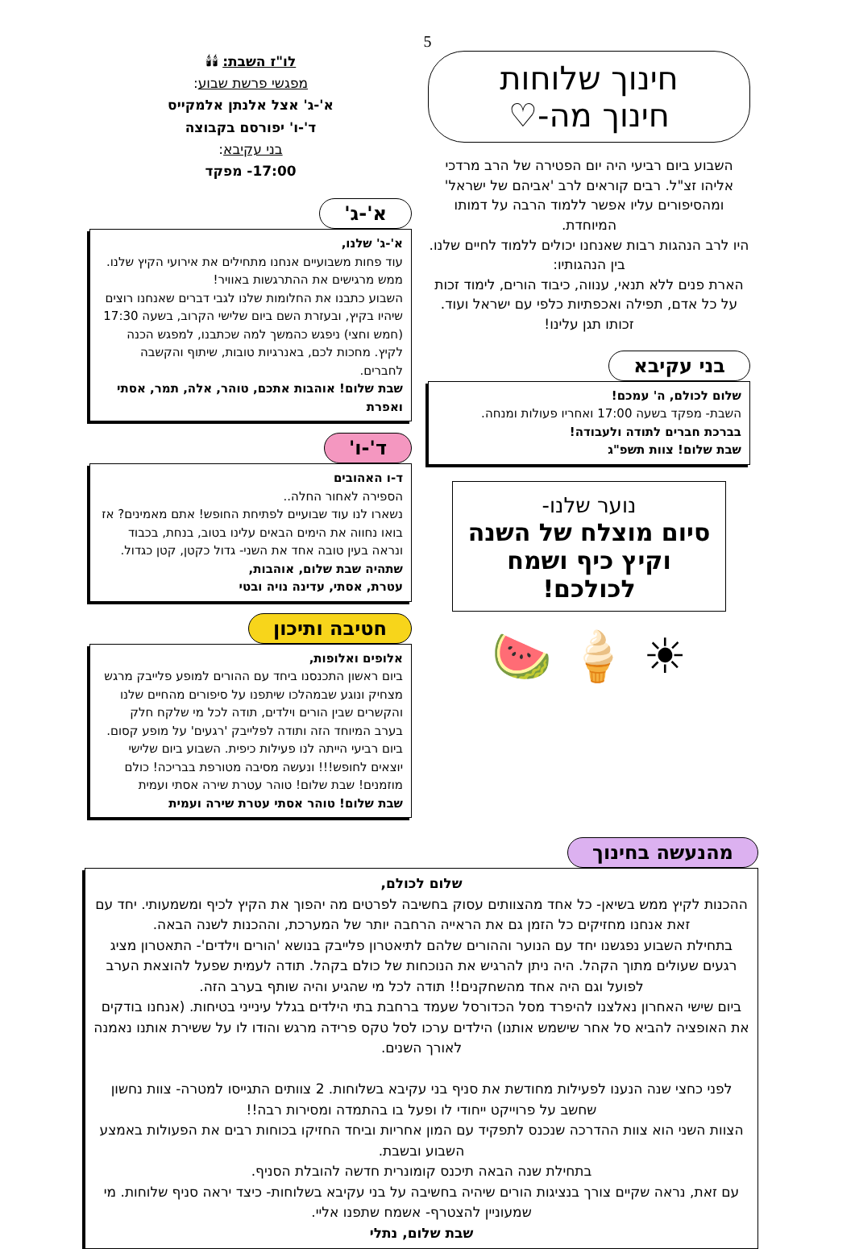5
חינוך שלוחות
חינוך מה-♡
השבוע ביום רביעי היה יום הפטירה של הרב מרדכי אליהו זצ"ל. רבים קוראים לרב 'אביהם של ישראל' ומהסיפורים עליו אפשר ללמוד הרבה על דמותו המיוחדת.
היו לרב הנהגות רבות שאנחנו יכולים ללמוד לחיים שלנו. בין הנהגותיו:
הארת פנים ללא תנאי, ענווה, כיבוד הורים, לימוד זכות על כל אדם, תפילה ואכפתיות כלפי עם ישראל ועוד.
זכותו תגן עלינו!
בני עקיבא
שלום לכולם, ה' עמכם!
השבת- מפקד בשעה 17:00 ואחריו פעולות ומנחה.
בברכת חברים לתודה ולעבודה!
שבת שלום! צוות תשפ"ג
נוער שלנו-
סיום מוצלח של השנה
וקיץ כיף ושמח לכולכם!
☀ 🍦 🍉
לו"ז השבת: 🕯🕯
מפגשי פרשת שבוע:
א'-ג' אצל אלנתן אלמקייס
ד'-ו' יפורסם בקבוצה
בני עקיבא:
17:00- מפקד
א'-ג'
א'-ג' שלנו,
עוד פחות משבועיים אנחנו מתחילים את אירועי הקיץ שלנו. ממש מרגישים את ההתרגשות באוויר!
השבוע כתבנו את החלומות שלנו לגבי דברים שאנחנו רוצים שיהיו בקיץ, ובעזרת השם ביום שלישי הקרוב, בשעה 17:30 (חמש וחצי) ניפגש כהמשך למה שכתבנו, למפגש הכנה לקיץ. מחכות לכם, באנרגיות טובות, שיתוף והקשבה לחברים.
שבת שלום! אוהבות אתכם, טוהר, אלה, תמר, אסתי ואפרת
ד'-ו'
ד-ו האהובים
הספירה לאחור החלה..
נשארו לנו עוד שבועיים לפתיחת החופש! אתם מאמינים? אז בואו נחווה את הימים הבאים עלינו בטוב, בנחת, בכבוד ונראה בעין טובה אחד את השני- גדול כקטן, קטן כגדול.
שתהיה שבת שלום, אוהבות,
עטרת, אסתי, עדינה נויה ובטי
חטיבה ותיכון
אלופים ואלופות,
ביום ראשון התכנסנו ביחד עם ההורים למופע פלייבק מרגש מצחיק ונוגע שבמהלכו שיתפנו על סיפורים מהחיים שלנו והקשרים שבין הורים וילדים, תודה לכל מי שלקח חלק בערב המיוחד הזה ותודה לפלייבק 'רגעים' על מופע קסום. ביום רביעי הייתה לנו פעילות כיפית. השבוע ביום שלישי יוצאים לחופש!!! ונעשה מסיבה מטורפת בבריכה! כולם מוזמנים! שבת שלום! טוהר עטרת שירה אסתי ועמית
שבת שלום! טוהר אסתי עטרת שירה ועמית
מהנעשה בחינוך
שלום לכולם,
ההכנות לקיץ ממש בשיאן- כל אחד מהצוותים עסוק בחשיבה לפרטים מה יהפוך את הקיץ לכיף ומשמעותי. יחד עם זאת אנחנו מחזיקים כל הזמן גם את הראייה הרחבה יותר של המערכת, וההכנות לשנה הבאה.
בתחילת השבוע נפגשנו יחד עם הנוער וההורים שלהם לתיאטרון פלייבק בנושא 'הורים וילדים'- התאטרון מציג רגעים שעולים מתוך הקהל. היה ניתן להרגיש את הנוכחות של כולם בקהל. תודה לעמית שפעל להוצאת הערב לפועל וגם היה אחד מהשחקנים!! תודה לכל מי שהגיע והיה שותף בערב הזה.
ביום שישי האחרון נאלצנו להיפרד מסל הכדורסל שעמד ברחבת בתי הילדים בגלל עינייני בטיחות. (אנחנו בודקים את האופציה להביא סל אחר שישמש אותנו) הילדים ערכו לסל טקס פרידה מרגש והודו לו על ששירת אותנו נאמנה לאורך השנים.
לפני כחצי שנה הנענו לפעילות מחודשת את סניף בני עקיבא בשלוחות. 2 צוותים התגייסו למטרה- צוות נחשון שחשב על פרוייקט ייחודי לו ופעל בו בהתמדה ומסירות רבה!!
הצוות השני הוא צוות ההדרכה שנכנס לתפקיד עם המון אחריות וביחד החזיקו בכוחות רבים את הפעולות באמצע השבוע ובשבת.
בתחילת שנה הבאה תיכנס קומונרית חדשה להובלת הסניף.
עם זאת, נראה שקיים צורך בנציגות הורים שיהיה בחשיבה על בני עקיבא בשלוחות- כיצד יראה סניף שלוחות. מי שמעוניין להצטרף- אשמח שתפנו אליי.
שבת שלום, נתלי